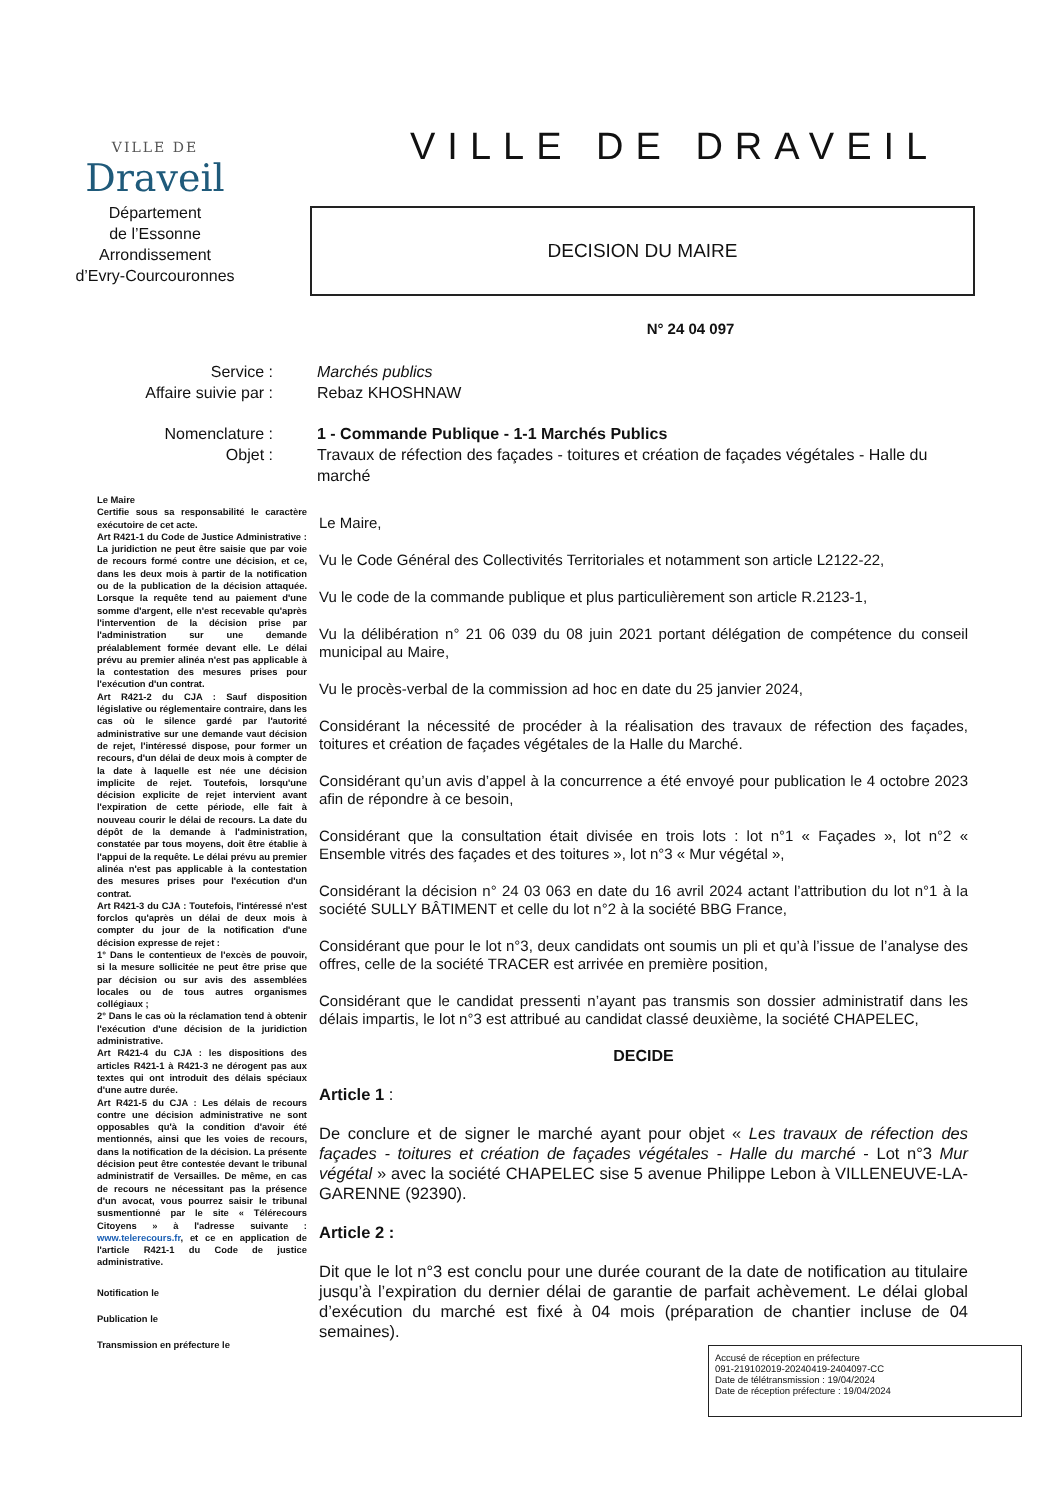VILLE DE
Draveil
Département
de l’Essonne
Arrondissement
d’Evry-Courcouronnes
VILLE DE DRAVEIL
DECISION DU MAIRE
N° 24 04 097
Service :
Affaire suivie par :
Marchés publics
Rebaz KHOSHNAW
Nomenclature :
Objet :
1 - Commande Publique - 1-1 Marchés Publics
Travaux de réfection des façades - toitures et création de façades végétales - Halle du marché
Le Maire
Certifie sous sa responsabilité le caractère exécutoire de cet acte.
Art R421-1 du Code de Justice Administrative : La juridiction ne peut être saisie que par voie de recours formé contre une décision, et ce, dans les deux mois à partir de la notification ou de la publication de la décision attaquée. Lorsque la requête tend au paiement d'une somme d'argent, elle n'est recevable qu'après l'intervention de la décision prise par l'administration sur une demande préalablement formée devant elle. Le délai prévu au premier alinéa n'est pas applicable à la contestation des mesures prises pour l'exécution d'un contrat.
Art R421-2 du CJA : Sauf disposition législative ou réglementaire contraire, dans les cas où le silence gardé par l'autorité administrative sur une demande vaut décision de rejet, l'intéressé dispose, pour former un recours, d'un délai de deux mois à compter de la date à laquelle est née une décision implicite de rejet. Toutefois, lorsqu'une décision explicite de rejet intervient avant l'expiration de cette période, elle fait à nouveau courir le délai de recours. La date du dépôt de la demande à l'administration, constatée par tous moyens, doit être établie à l'appui de la requête. Le délai prévu au premier alinéa n'est pas applicable à la contestation des mesures prises pour l'exécution d'un contrat.
Art R421-3 du CJA : Toutefois, l'intéressé n'est forclos qu'après un délai de deux mois à compter du jour de la notification d'une décision expresse de rejet :
1° Dans le contentieux de l'excès de pouvoir, si la mesure sollicitée ne peut être prise que par décision ou sur avis des assemblées locales ou de tous autres organismes collégiaux ;
2° Dans le cas où la réclamation tend à obtenir l'exécution d'une décision de la juridiction administrative.
Art R421-4 du CJA : les dispositions des articles R421-1 à R421-3 ne dérogent pas aux textes qui ont introduit des délais spéciaux d'une autre durée.
Art R421-5 du CJA : Les délais de recours contre une décision administrative ne sont opposables qu'à la condition d'avoir été mentionnés, ainsi que les voies de recours, dans la notification de la décision. La présente décision peut être contestée devant le tribunal administratif de Versailles. De même, en cas de recours ne nécessitant pas la présence d'un avocat, vous pourrez saisir le tribunal susmentionné par le site « Télérecours Citoyens » à l'adresse suivante : www.telerecours.fr, et ce en application de l'article R421-1 du Code de justice administrative.
Notification le
Publication le
Transmission en préfecture le
Le Maire,
Vu le Code Général des Collectivités Territoriales et notamment son article L2122-22,
Vu le code de la commande publique et plus particulièrement son article R.2123-1,
Vu la délibération n° 21 06 039 du 08 juin 2021 portant délégation de compétence du conseil municipal au Maire,
Vu le procès-verbal de la commission ad hoc en date du 25 janvier 2024,
Considérant la nécessité de procéder à la réalisation des travaux de réfection des façades, toitures et création de façades végétales de la Halle du Marché.
Considérant qu’un avis d’appel à la concurrence a été envoyé pour publication le 4 octobre 2023 afin de répondre à ce besoin,
Considérant que la consultation était divisée en trois lots : lot n°1 « Façades », lot n°2 « Ensemble vitrés des façades et des toitures », lot n°3 « Mur végétal »,
Considérant la décision n° 24 03 063 en date du 16 avril 2024 actant l’attribution du lot n°1 à la société SULLY BÂTIMENT et celle du lot n°2 à la société BBG France,
Considérant que pour le lot n°3, deux candidats ont soumis un pli et qu’à l’issue de l’analyse des offres, celle de la société TRACER est arrivée en première position,
Considérant que le candidat pressenti n’ayant pas transmis son dossier administratif dans les délais impartis, le lot n°3 est attribué au candidat classé deuxième, la société CHAPELEC,
DECIDE
Article 1 :
De conclure et de signer le marché ayant pour objet « Les travaux de réfection des façades - toitures et création de façades végétales - Halle du marché - Lot n°3 Mur végétal » avec la société CHAPELEC sise 5 avenue Philippe Lebon à VILLENEUVE-LA-GARENNE (92390).
Article 2 :
Dit que le lot n°3 est conclu pour une durée courant de la date de notification au titulaire jusqu’à l’expiration du dernier délai de garantie de parfait achèvement. Le délai global d’exécution du marché est fixé à 04 mois (préparation de chantier incluse de 04 semaines).
Accusé de réception en préfecture
091-219102019-20240419-2404097-CC
Date de télétransmission : 19/04/2024
Date de réception préfecture : 19/04/2024